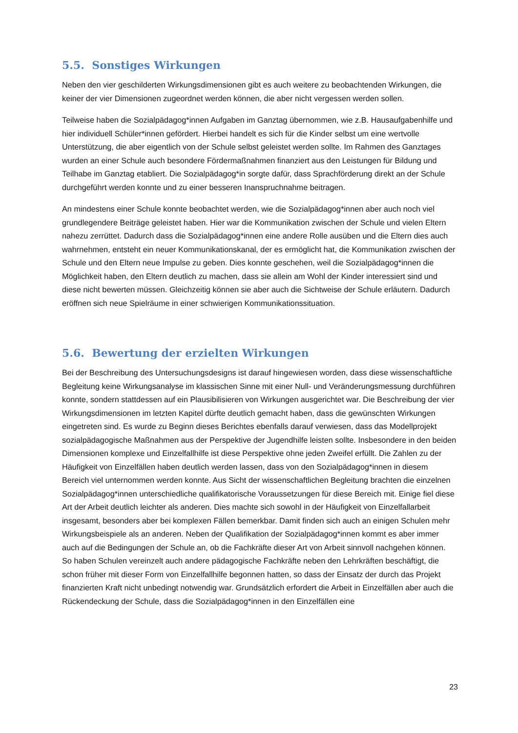5.5. Sonstiges Wirkungen
Neben den vier geschilderten Wirkungsdimensionen gibt es auch weitere zu beobachtenden Wirkungen, die keiner der vier Dimensionen zugeordnet werden können, die aber nicht vergessen werden sollen.
Teilweise haben die Sozialpädagog*innen Aufgaben im Ganztag übernommen, wie z.B. Hausaufgabenhilfe und hier individuell Schüler*innen gefördert. Hierbei handelt es sich für die Kinder selbst um eine wertvolle Unterstützung, die aber eigentlich von der Schule selbst geleistet werden sollte. Im Rahmen des Ganztages wurden an einer Schule auch besondere Fördermaßnahmen finanziert aus den Leistungen für Bildung und Teilhabe im Ganztag etabliert. Die Sozialpädagog*in sorgte dafür, dass Sprachförderung direkt an der Schule durchgeführt werden konnte und zu einer besseren Inanspruchnahme beitragen.
An mindestens einer Schule konnte beobachtet werden, wie die Sozialpädagog*innen aber auch noch viel grundlegendere Beiträge geleistet haben. Hier war die Kommunikation zwischen der Schule und vielen Eltern nahezu zerrüttet. Dadurch dass die Sozialpädagog*innen eine andere Rolle ausüben und die Eltern dies auch wahrnehmen, entsteht ein neuer Kommunikationskanal, der es ermöglicht hat, die Kommunikation zwischen der Schule und den Eltern neue Impulse zu geben. Dies konnte geschehen, weil die Sozialpädagog*innen die Möglichkeit haben, den Eltern deutlich zu machen, dass sie allein am Wohl der Kinder interessiert sind und diese nicht bewerten müssen. Gleichzeitig können sie aber auch die Sichtweise der Schule erläutern. Dadurch eröffnen sich neue Spielräume in einer schwierigen Kommunikationssituation.
5.6. Bewertung der erzielten Wirkungen
Bei der Beschreibung des Untersuchungsdesigns ist darauf hingewiesen worden, dass diese wissenschaftliche Begleitung keine Wirkungsanalyse im klassischen Sinne mit einer Null- und Veränderungsmessung durchführen konnte, sondern stattdessen auf ein Plausibilisieren von Wirkungen ausgerichtet war. Die Beschreibung der vier Wirkungsdimensionen im letzten Kapitel dürfte deutlich gemacht haben, dass die gewünschten Wirkungen eingetreten sind. Es wurde zu Beginn dieses Berichtes ebenfalls darauf verwiesen, dass das Modellprojekt sozialpädagogische Maßnahmen aus der Perspektive der Jugendhilfe leisten sollte. Insbesondere in den beiden Dimensionen komplexe und Einzelfallhilfe ist diese Perspektive ohne jeden Zweifel erfüllt. Die Zahlen zu der Häufigkeit von Einzelfällen haben deutlich werden lassen, dass von den Sozialpädagog*innen in diesem Bereich viel unternommen werden konnte. Aus Sicht der wissenschaftlichen Begleitung brachten die einzelnen Sozialpädagog*innen unterschiedliche qualifikatorische Voraussetzungen für diese Bereich mit. Einige fiel diese Art der Arbeit deutlich leichter als anderen. Dies machte sich sowohl in der Häufigkeit von Einzelfallarbeit insgesamt, besonders aber bei komplexen Fällen bemerkbar. Damit finden sich auch an einigen Schulen mehr Wirkungsbeispiele als an anderen. Neben der Qualifikation der Sozialpädagog*innen kommt es aber immer auch auf die Bedingungen der Schule an, ob die Fachkräfte dieser Art von Arbeit sinnvoll nachgehen können. So haben Schulen vereinzelt auch andere pädagogische Fachkräfte neben den Lehrkräften beschäftigt, die schon früher mit dieser Form von Einzelfallhilfe begonnen hatten, so dass der Einsatz der durch das Projekt finanzierten Kraft nicht unbedingt notwendig war. Grundsätzlich erfordert die Arbeit in Einzelfällen aber auch die Rückendeckung der Schule, dass die Sozialpädagog*innen in den Einzelfällen eine
23